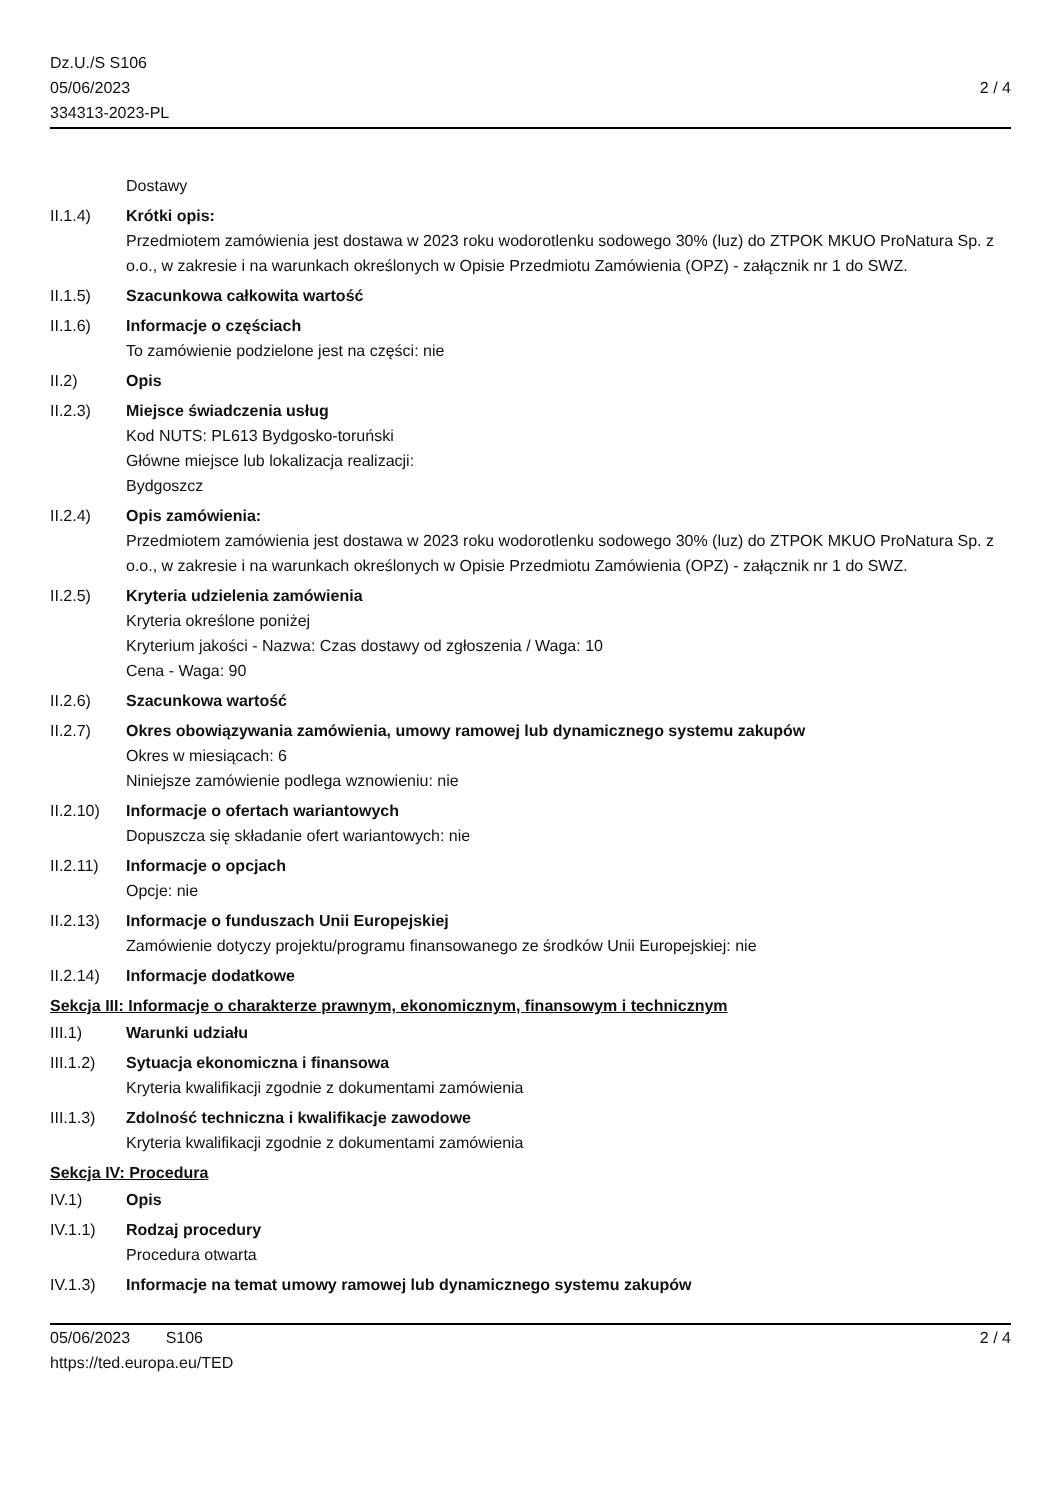Dz.U./S S106
05/06/2023
334313-2023-PL
2 / 4
Dostawy
II.1.4) Krótki opis:
Przedmiotem zamówienia jest dostawa w 2023 roku wodorotlenku sodowego 30% (luz) do ZTPOK MKUO ProNatura Sp. z o.o., w zakresie i na warunkach określonych w Opisie Przedmiotu Zamówienia (OPZ) - załącznik nr 1 do SWZ.
II.1.5) Szacunkowa całkowita wartość
II.1.6) Informacje o częściach
To zamówienie podzielone jest na części: nie
II.2) Opis
II.2.3) Miejsce świadczenia usług
Kod NUTS: PL613 Bydgosko-toruński
Główne miejsce lub lokalizacja realizacji:
Bydgoszcz
II.2.4) Opis zamówienia:
Przedmiotem zamówienia jest dostawa w 2023 roku wodorotlenku sodowego 30% (luz) do ZTPOK MKUO ProNatura Sp. z o.o., w zakresie i na warunkach określonych w Opisie Przedmiotu Zamówienia (OPZ) - załącznik nr 1 do SWZ.
II.2.5) Kryteria udzielenia zamówienia
Kryteria określone poniżej
Kryterium jakości - Nazwa: Czas dostawy od zgłoszenia / Waga: 10
Cena - Waga: 90
II.2.6) Szacunkowa wartość
II.2.7) Okres obowiązywania zamówienia, umowy ramowej lub dynamicznego systemu zakupów
Okres w miesiącach: 6
Niniejsze zamówienie podlega wznowieniu: nie
II.2.10)
Informacje o ofertach wariantowych
Dopuszcza się składanie ofert wariantowych: nie
II.2.11)
Informacje o opcjach
Opcje: nie
II.2.13)
Informacje o funduszach Unii Europejskiej
Zamówienie dotyczy projektu/programu finansowanego ze środków Unii Europejskiej: nie
II.2.14)
Informacje dodatkowe
Sekcja III: Informacje o charakterze prawnym, ekonomicznym, finansowym i technicznym
III.1) Warunki udziału
III.1.2)
Sytuacja ekonomiczna i finansowa
Kryteria kwalifikacji zgodnie z dokumentami zamówienia
III.1.3)
Zdolność techniczna i kwalifikacje zawodowe
Kryteria kwalifikacji zgodnie z dokumentami zamówienia
Sekcja IV: Procedura
IV.1) Opis
IV.1.1) Rodzaj procedury
Procedura otwarta
IV.1.3) Informacje na temat umowy ramowej lub dynamicznego systemu zakupów
05/06/2023 S106 2 / 4
https://ted.europa.eu/TED